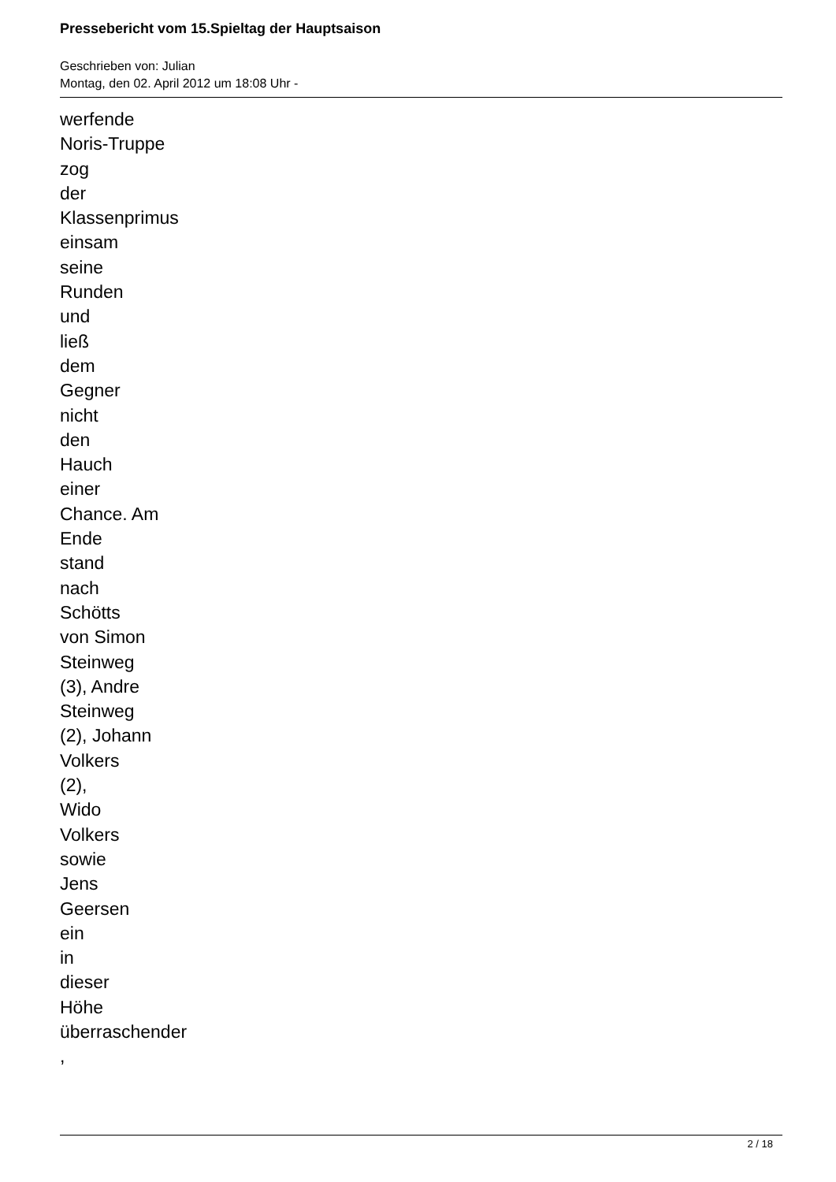Pressebericht vom 15.Spieltag der Hauptsaison
Geschrieben von: Julian
Montag, den 02. April 2012 um 18:08 Uhr -
werfende
Noris-Truppe
zog
der
Klassenprimus
einsam
seine
Runden
und
ließ
dem
Gegner
nicht
den
Hauch
einer
Chance. Am
Ende
stand
nach
Schötts
von Simon
Steinweg
(3), Andre
Steinweg
(2), Johann
Volkers
(2),
Wido
Volkers
sowie
Jens
Geersen
ein
in
dieser
Höhe
überraschender
,
2 / 18